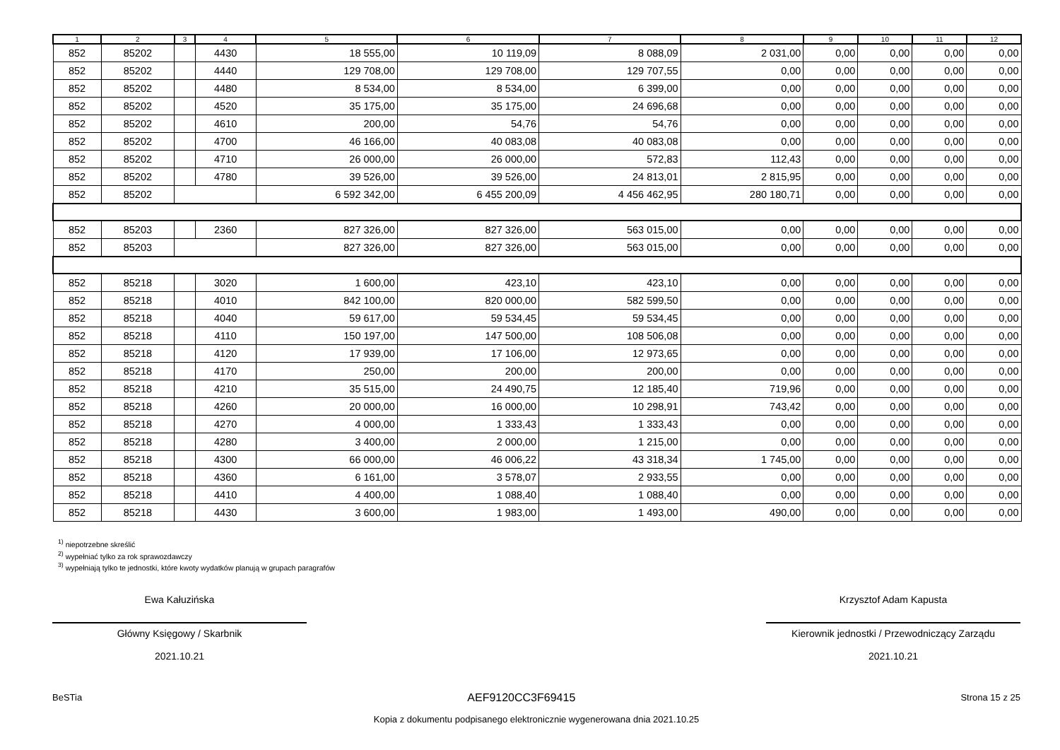| 1 | 2 | 3 | 4 | 5 | 6 | 7 | 8 | 9 | 10 | 11 | 12 |
| --- | --- | --- | --- | --- | --- | --- | --- | --- | --- | --- | --- |
| 852 | 85202 | | 4430 | 18 555,00 | 10 119,09 | 8 088,09 | 2 031,00 | 0,00 | 0,00 | 0,00 | 0,00 |
| 852 | 85202 | | 4440 | 129 708,00 | 129 708,00 | 129 707,55 | 0,00 | 0,00 | 0,00 | 0,00 | 0,00 |
| 852 | 85202 | | 4480 | 8 534,00 | 8 534,00 | 6 399,00 | 0,00 | 0,00 | 0,00 | 0,00 | 0,00 |
| 852 | 85202 | | 4520 | 35 175,00 | 35 175,00 | 24 696,68 | 0,00 | 0,00 | 0,00 | 0,00 | 0,00 |
| 852 | 85202 | | 4610 | 200,00 | 54,76 | 54,76 | 0,00 | 0,00 | 0,00 | 0,00 | 0,00 |
| 852 | 85202 | | 4700 | 46 166,00 | 40 083,08 | 40 083,08 | 0,00 | 0,00 | 0,00 | 0,00 | 0,00 |
| 852 | 85202 | | 4710 | 26 000,00 | 26 000,00 | 572,83 | 112,43 | 0,00 | 0,00 | 0,00 | 0,00 |
| 852 | 85202 | | 4780 | 39 526,00 | 39 526,00 | 24 813,01 | 2 815,95 | 0,00 | 0,00 | 0,00 | 0,00 |
| 852 | 85202 | | | 6 592 342,00 | 6 455 200,09 | 4 456 462,95 | 280 180,71 | 0,00 | 0,00 | 0,00 | 0,00 |
| 852 | 85203 | | 2360 | 827 326,00 | 827 326,00 | 563 015,00 | 0,00 | 0,00 | 0,00 | 0,00 | 0,00 |
| 852 | 85203 | | | 827 326,00 | 827 326,00 | 563 015,00 | 0,00 | 0,00 | 0,00 | 0,00 | 0,00 |
| 852 | 85218 | | 3020 | 1 600,00 | 423,10 | 423,10 | 0,00 | 0,00 | 0,00 | 0,00 | 0,00 |
| 852 | 85218 | | 4010 | 842 100,00 | 820 000,00 | 582 599,50 | 0,00 | 0,00 | 0,00 | 0,00 | 0,00 |
| 852 | 85218 | | 4040 | 59 617,00 | 59 534,45 | 59 534,45 | 0,00 | 0,00 | 0,00 | 0,00 | 0,00 |
| 852 | 85218 | | 4110 | 150 197,00 | 147 500,00 | 108 506,08 | 0,00 | 0,00 | 0,00 | 0,00 | 0,00 |
| 852 | 85218 | | 4120 | 17 939,00 | 17 106,00 | 12 973,65 | 0,00 | 0,00 | 0,00 | 0,00 | 0,00 |
| 852 | 85218 | | 4170 | 250,00 | 200,00 | 200,00 | 0,00 | 0,00 | 0,00 | 0,00 | 0,00 |
| 852 | 85218 | | 4210 | 35 515,00 | 24 490,75 | 12 185,40 | 719,96 | 0,00 | 0,00 | 0,00 | 0,00 |
| 852 | 85218 | | 4260 | 20 000,00 | 16 000,00 | 10 298,91 | 743,42 | 0,00 | 0,00 | 0,00 | 0,00 |
| 852 | 85218 | | 4270 | 4 000,00 | 1 333,43 | 1 333,43 | 0,00 | 0,00 | 0,00 | 0,00 | 0,00 |
| 852 | 85218 | | 4280 | 3 400,00 | 2 000,00 | 1 215,00 | 0,00 | 0,00 | 0,00 | 0,00 | 0,00 |
| 852 | 85218 | | 4300 | 66 000,00 | 46 006,22 | 43 318,34 | 1 745,00 | 0,00 | 0,00 | 0,00 | 0,00 |
| 852 | 85218 | | 4360 | 6 161,00 | 3 578,07 | 2 933,55 | 0,00 | 0,00 | 0,00 | 0,00 | 0,00 |
| 852 | 85218 | | 4410 | 4 400,00 | 1 088,40 | 1 088,40 | 0,00 | 0,00 | 0,00 | 0,00 | 0,00 |
| 852 | 85218 | | 4430 | 3 600,00 | 1 983,00 | 1 493,00 | 490,00 | 0,00 | 0,00 | 0,00 | 0,00 |
<sup>1)</sup> niepotrzebne skreślić
<sup>2)</sup> wypełniać tylko za rok sprawozdawczy
<sup>3)</sup> wypełniają tylko te jednostki, które kwoty wydatków planują w grupach paragrafów
Ewa Kałuzińska
Główny Księgowy / Skarbnik
2021.10.21
Krzysztof Adam Kapusta
Kierownik jednostki / Przewodniczący Zarządu
2021.10.21
BeSTia AEF9120CC3F69415 Strona 15 z 25
Kopia z dokumentu podpisanego elektronicznie wygenerowana dnia 2021.10.25